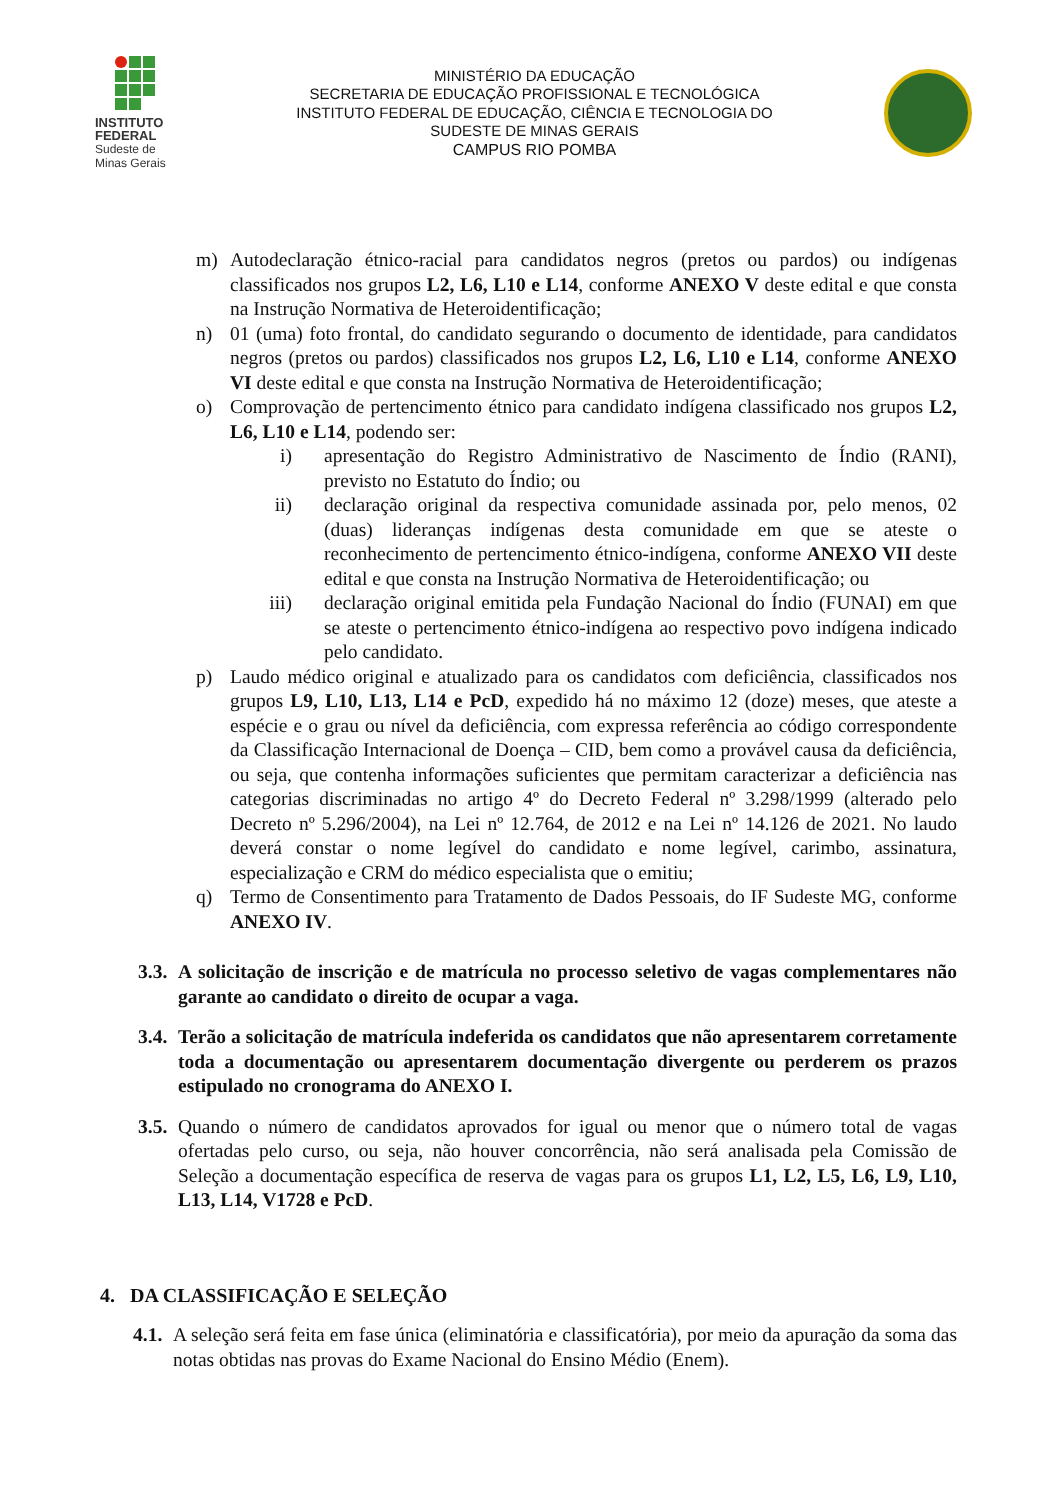INSTITUTO
FEDERAL
Sudeste de
Minas Gerais
MINISTÉRIO DA EDUCAÇÃO
SECRETARIA DE EDUCAÇÃO PROFISSIONAL E TECNOLÓGICA
INSTITUTO FEDERAL DE EDUCAÇÃO, CIÊNCIA E TECNOLOGIA DO
SUDESTE DE MINAS GERAIS
CAMPUS RIO POMBA
m) Autodeclaração étnico-racial para candidatos negros (pretos ou pardos) ou indígenas classificados nos grupos L2, L6, L10 e L14, conforme ANEXO V deste edital e que consta na Instrução Normativa de Heteroidentificação;
n) 01 (uma) foto frontal, do candidato segurando o documento de identidade, para candidatos negros (pretos ou pardos) classificados nos grupos L2, L6, L10 e L14, conforme ANEXO VI deste edital e que consta na Instrução Normativa de Heteroidentificação;
o) Comprovação de pertencimento étnico para candidato indígena classificado nos grupos L2, L6, L10 e L14, podendo ser:
i) apresentação do Registro Administrativo de Nascimento de Índio (RANI), previsto no Estatuto do Índio; ou
ii) declaração original da respectiva comunidade assinada por, pelo menos, 02 (duas) lideranças indígenas desta comunidade em que se ateste o reconhecimento de pertencimento étnico-indígena, conforme ANEXO VII deste edital e que consta na Instrução Normativa de Heteroidentificação; ou
iii) declaração original emitida pela Fundação Nacional do Índio (FUNAI) em que se ateste o pertencimento étnico-indígena ao respectivo povo indígena indicado pelo candidato.
p) Laudo médico original e atualizado para os candidatos com deficiência, classificados nos grupos L9, L10, L13, L14 e PcD, expedido há no máximo 12 (doze) meses, que ateste a espécie e o grau ou nível da deficiência, com expressa referência ao código correspondente da Classificação Internacional de Doença – CID, bem como a provável causa da deficiência, ou seja, que contenha informações suficientes que permitam caracterizar a deficiência nas categorias discriminadas no artigo 4º do Decreto Federal nº 3.298/1999 (alterado pelo Decreto nº 5.296/2004), na Lei nº 12.764, de 2012 e na Lei nº 14.126 de 2021. No laudo deverá constar o nome legível do candidato e nome legível, carimbo, assinatura, especialização e CRM do médico especialista que o emitiu;
q) Termo de Consentimento para Tratamento de Dados Pessoais, do IF Sudeste MG, conforme ANEXO IV.
3.3.
A solicitação de inscrição e de matrícula no processo seletivo de vagas complementares não garante ao candidato o direito de ocupar a vaga.
3.4.
Terão a solicitação de matrícula indeferida os candidatos que não apresentarem corretamente toda a documentação ou apresentarem documentação divergente ou perderem os prazos estipulado no cronograma do ANEXO I.
3.5.
Quando o número de candidatos aprovados for igual ou menor que o número total de vagas ofertadas pelo curso, ou seja, não houver concorrência, não será analisada pela Comissão de Seleção a documentação específica de reserva de vagas para os grupos L1, L2, L5, L6, L9, L10, L13, L14, V1728 e PcD.
4. DA CLASSIFICAÇÃO E SELEÇÃO
4.1.
A seleção será feita em fase única (eliminatória e classificatória), por meio da apuração da soma das notas obtidas nas provas do Exame Nacional do Ensino Médio (Enem).